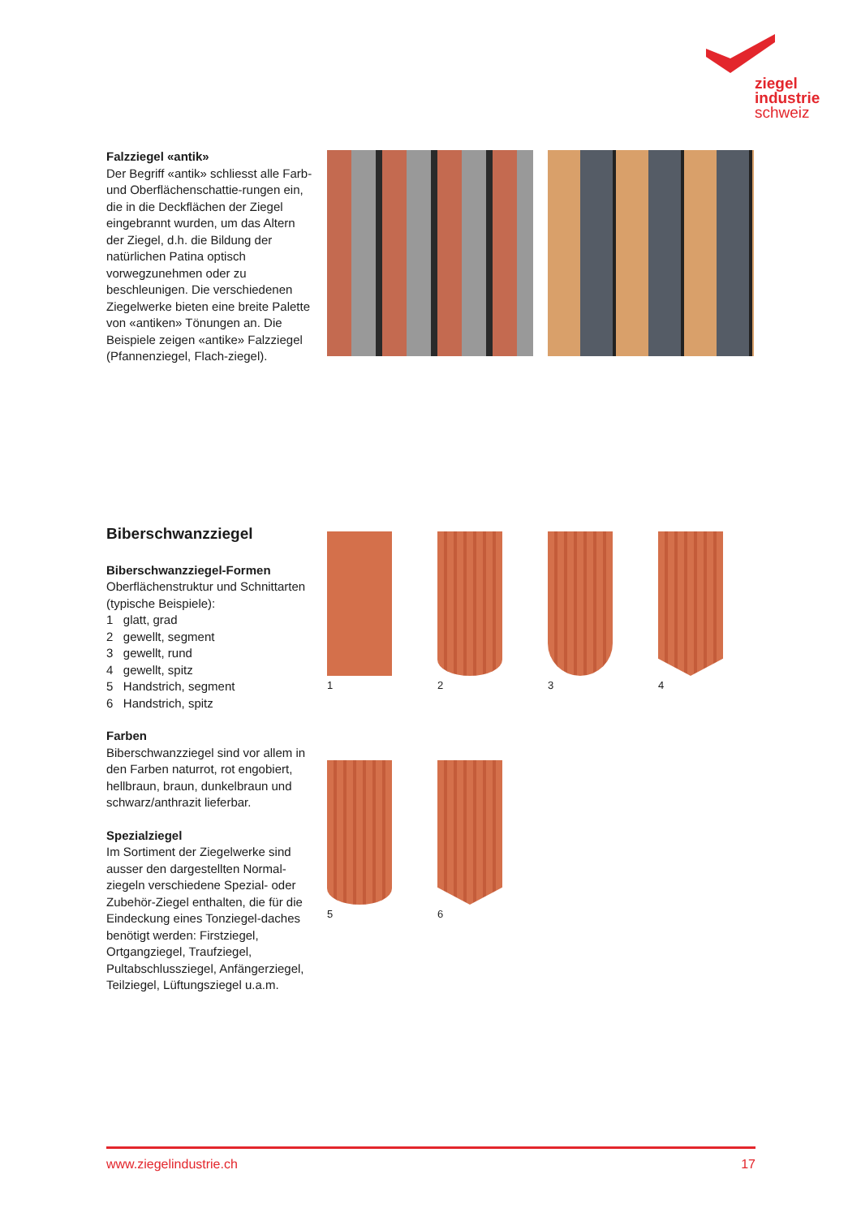ziegel
industrie
schweiz
Falzziegel «antik»
Der Begriff «antik» schliesst alle Farb- und Oberflächenschattie-rungen ein, die in die Deckflächen der Ziegel eingebrannt wurden, um das Altern der Ziegel, d.h. die Bildung der natürlichen Patina optisch vorwegzunehmen oder zu beschleunigen. Die verschiedenen Ziegelwerke bieten eine breite Palette von «antiken» Tönungen an. Die Beispiele zeigen «antike» Falzziegel (Pfannenziegel, Flach-ziegel).
Biberschwanzziegel
Biberschwanzziegel-Formen
Oberflächenstruktur und Schnittarten (typische Beispiele):
1 glatt, grad
2 gewellt, segment
3 gewellt, rund
4 gewellt, spitz
5 Handstrich, segment
6 Handstrich, spitz
Farben
Biberschwanzziegel sind vor allem in den Farben naturrot, rot engobiert, hellbraun, braun, dunkelbraun und schwarz/anthrazit lieferbar.
Spezialziegel
Im Sortiment der Ziegelwerke sind ausser den dargestellten Normal-ziegeln verschiedene Spezial- oder Zubehör-Ziegel enthalten, die für die Eindeckung eines Tonziegel-daches benötigt werden: Firstziegel, Ortgangziegel, Traufziegel, Pultabschlussziegel, Anfängerziegel, Teilziegel, Lüftungsziegel u.a.m.
1 2 3 4
5 6
www.ziegelindustrie.ch 17